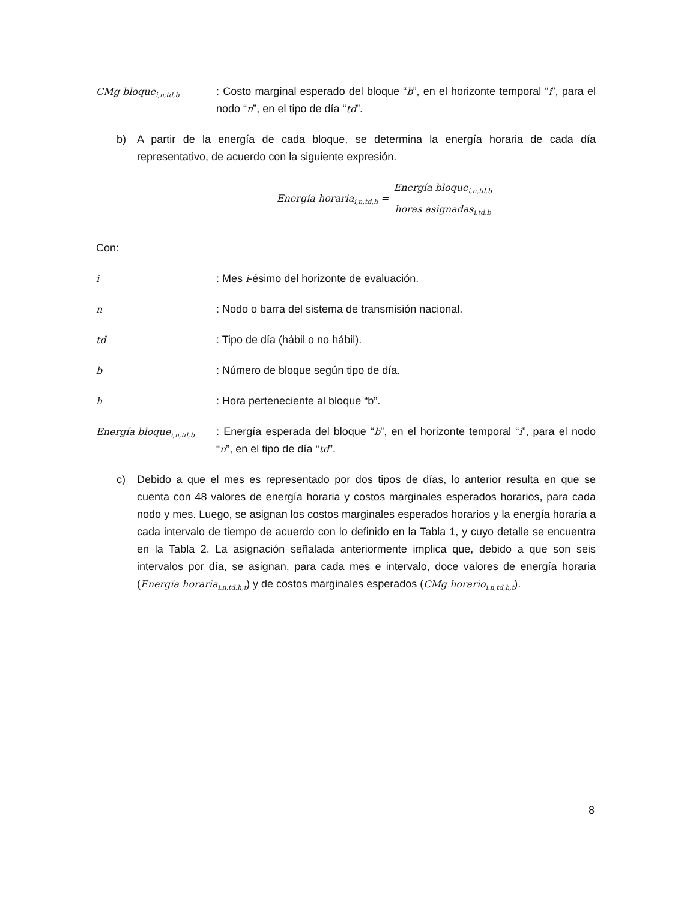CMg bloque<sub>i,n,td,b</sub>
: Costo marginal esperado del bloque “b”, en el horizonte temporal “i”, para el nodo “n”, en el tipo de día “td”.
b) A partir de la energía de cada bloque, se determina la energía horaria de cada día representativo, de acuerdo con la siguiente expresión.
Energía horaria<sub>i,n,td,h</sub> = Energía bloque<sub>i,n,td,b</sub> horas asignadas<sub>i,td,b</sub>
Con:
i : Mes i-ésimo del horizonte de evaluación.
n : Nodo o barra del sistema de transmisión nacional.
td : Tipo de día (hábil o no hábil).
b : Número de bloque según tipo de día.
h : Hora perteneciente al bloque “b”.
Energía bloque<sub>i,n,td,b</sub>
: Energía esperada del bloque “b”, en el horizonte temporal “i”, para el nodo “n”, en el tipo de día “td”.
c) Debido a que el mes es representado por dos tipos de días, lo anterior resulta en que se cuenta con 48 valores de energía horaria y costos marginales esperados horarios, para cada nodo y mes. Luego, se asignan los costos marginales esperados horarios y la energía horaria a cada intervalo de tiempo de acuerdo con lo definido en la Tabla 1, y cuyo detalle se encuentra en la Tabla 2. La asignación señalada anteriormente implica que, debido a que son seis intervalos por día, se asignan, para cada mes e intervalo, doce valores de energía horaria (Energía horaria<sub>i,n,td,h,t</sub>) y de costos marginales esperados (CMg horario<sub>i,n,td,h,t</sub>).
8